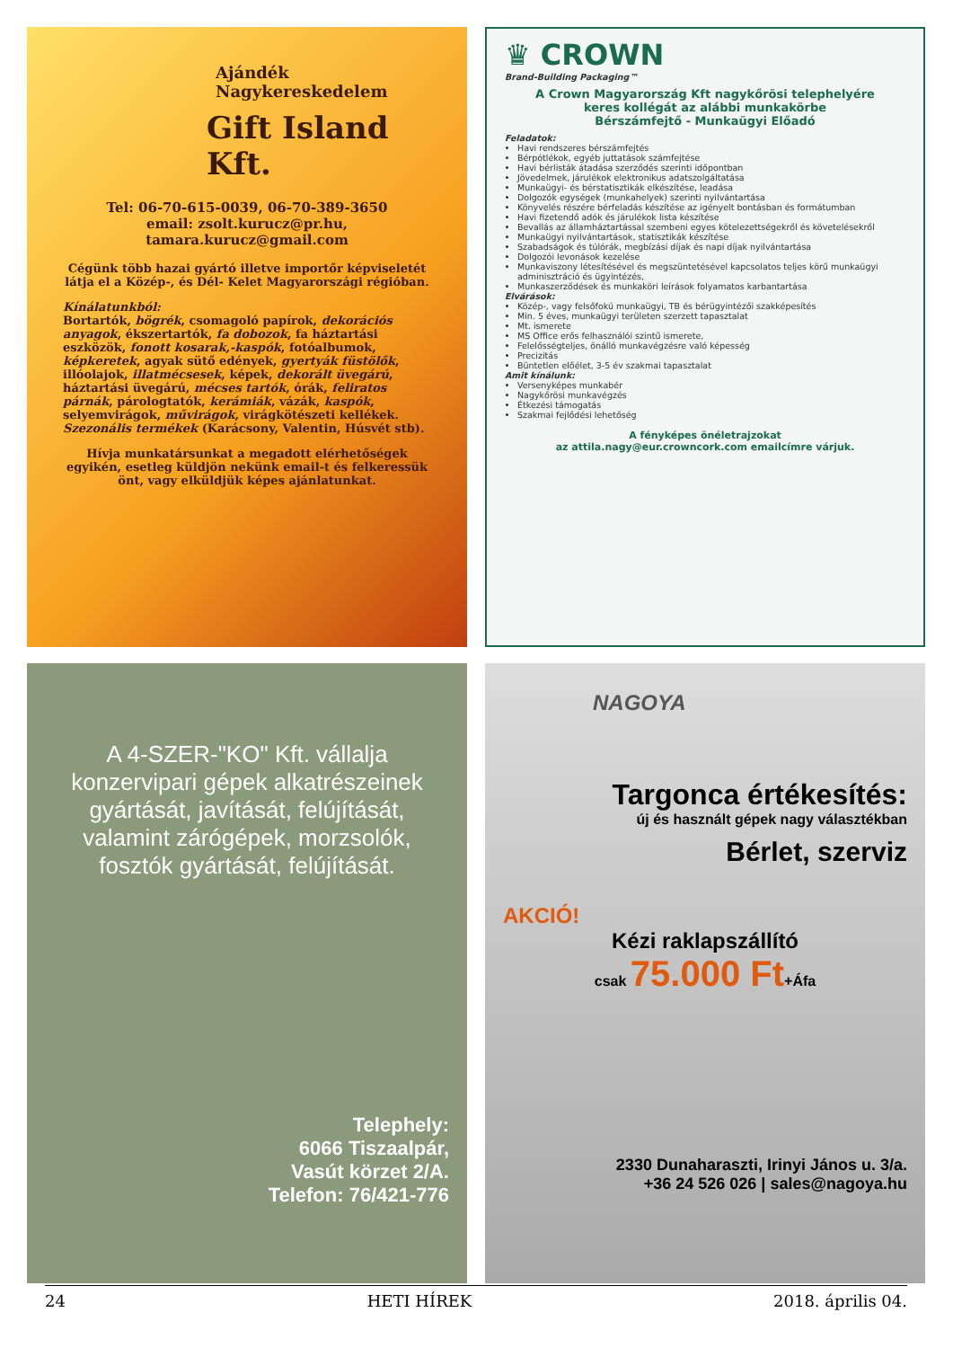Ajándék Nagykereskedelem
Gift Island Kft.
Tel: 06-70-615-0039, 06-70-389-3650
email: zsolt.kurucz@pr.hu,
tamara.kurucz@gmail.com
Cégünk több hazai gyártó illetve importőr képviseletét látja el a Közép-, és Dél- Kelet Magyarországi régióban.
Kínálatunkból:
Bortartók, bögrék, csomagoló papírok, dekorációs anyagok, ékszertartók, fa dobozok, fa háztartási eszközök, fonott kosarak,-kaspók, fotóalbumok, képkeretek, agyak sütő edények, gyertyák füstölők, illóolajok, illatmécsesek, képek, dekorált üvegárú, háztartási üvegárú, mécses tartók, órák, feliratos párnák, párologtatók, kerámiák, vázák, kaspók, selyemvirágok, művirágok, virágkötészeti kellékek. Szezonális termékek (Karácsony, Valentin, Húsvét stb).
Hívja munkatársunkat a megadott elérhetőségek egyikén, esetleg küldjön nekünk email-t és felkeressük önt, vagy elküldjük képes ajánlatunkat.
♛ CROWN
Brand-Building Packaging™
A Crown Magyarország Kft nagykőrösi telephelyére
keres kollégát az alábbi munkakörbe
Bérszámfejtő - Munkaügyi Előadó
Feladatok:
Havi rendszeres bérszámfejtés
Bérpótlékok, egyéb juttatások számfejtése
Havi bérlisták átadása szerződés szerinti időpontban
Jövedelmek, járulékok elektronikus adatszolgáltatása
Munkaügyi- és bérstatisztikák elkészítése, leadása
Dolgozók egységek (munkahelyek) szerinti nyilvántartása
Könyvelés részére bérfeladás készítése az igényelt bontásban és formátumban
Havi fizetendő adók és járulékok lista készítése
Bevallás az államháztartással szembeni egyes kötelezettségekről és követelésekről
Munkaügyi nyilvántartások, statisztikák készítése
Szabadságok és túlórák, megbízási díjak és napi díjak nyilvántartása
Dolgozói levonások kezelése
Munkaviszony létesítésével és megszüntetésével kapcsolatos teljes körű munkaügyi adminisztráció és ügyintézés,
Munkaszerződések és munkaköri leírások folyamatos karbantartása
Elvárások:
Közép-, vagy felsőfokú munkaügyi, TB és bérügyintézői szakképesítés
Min. 5 éves, munkaügyi területen szerzett tapasztalat
Mt. ismerete
MS Office erős felhasználói szintű ismerete,
Felelősségteljes, önálló munkavégzésre való képesség
Precizitás
Büntetlen előélet, 3-5 év szakmai tapasztalat
Amit kínálunk:
Versenyképes munkabér
Nagykőrösi munkavégzés
Étkezési támogatás
Szakmai fejlődési lehetőség
A fényképes önéletrajzokat
az attila.nagy@eur.crowncork.com emailcímre várjuk.
A 4-SZER-"KO" Kft. vállalja konzervipari gépek alkatrészeinek gyártását, javítását, felújítását, valamint zárógépek, morzsolók, fosztók gyártását, felújítását.
Telephely:
6066 Tiszaalpár,
Vasút körzet 2/A.
Telefon: 76/421-776
NAGOYA
Targonca értékesítés:
új és használt gépek nagy választékban
Bérlet, szerviz
AKCIÓ!
Kézi raklapszállító
csak 75.000 Ft+Áfa
2330 Dunaharaszti, Irinyi János u. 3/a.
+36 24 526 026 | sales@nagoya.hu
24 HETI HÍREK 2018. április 04.